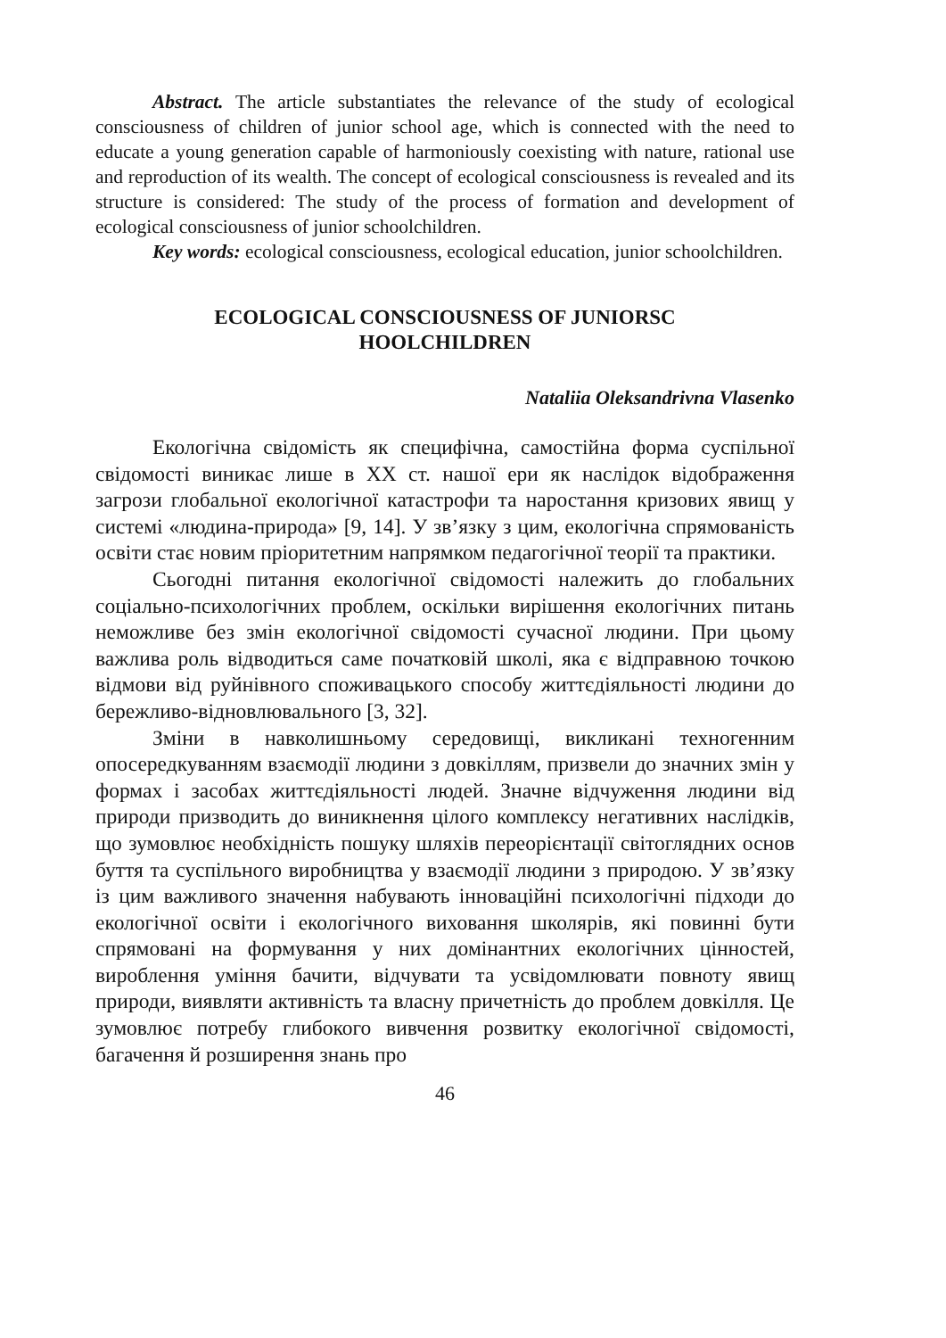Abstract. The article substantiates the relevance of the study of ecological consciousness of children of junior school age, which is connected with the need to educate a young generation capable of harmoniously coexisting with nature, rational use and reproduction of its wealth. The concept of ecological consciousness is revealed and its structure is considered: The study of the process of formation and development of ecological consciousness of junior schoolchildren.
Key words: ecological consciousness, ecological education, junior schoolchildren.
ECOLOGICAL CONSCIOUSNESS OF JUNIORSC
HOOLCHILDREN
Nataliia Oleksandrivna Vlasenko
Екологічна свідомість як специфічна, самостійна форма суспільної свідомості виникає лише в ХХ ст. нашої ери як наслідок відображення загрози глобальної екологічної катастрофи та наростання кризових явищ у системі «людина-природа» [9, 14]. У зв’язку з цим, екологічна спрямованість освіти стає новим пріоритетним напрямком педагогічної теорії та практики.
Сьогодні питання екологічної свідомості належить до глобальних соціально-психологічних проблем, оскільки вирішення екологічних питань неможливе без змін екологічної свідомості сучасної людини. При цьому важлива роль відводиться саме початковій школі, яка є відправною точкою відмови від руйнівного споживацького способу життєдіяльності людини до бережливо-відновлювального [3, 32].
Зміни в навколишньому середовищі, викликані техногенним опосередкуванням взаємодії людини з довкіллям, призвели до значних змін у формах і засобах життєдіяльності людей. Значне відчуження людини від природи призводить до виникнення цілого комплексу негативних наслідків, що зумовлює необхідність пошуку шляхів переорієнтації світоглядних основ буття та суспільного виробництва у взаємодії людини з природою. У зв’язку із цим важливого значення набувають інноваційні психологічні підходи до екологічної освіти і екологічного виховання школярів, які повинні бути спрямовані на формування у них домінантних екологічних цінностей, вироблення уміння бачити, відчувати та усвідомлювати повноту явищ природи, виявляти активність та власну причетність до проблем довкілля. Це зумовлює потребу глибокого вивчення розвитку екологічної свідомості, багачення й розширення знань про
46